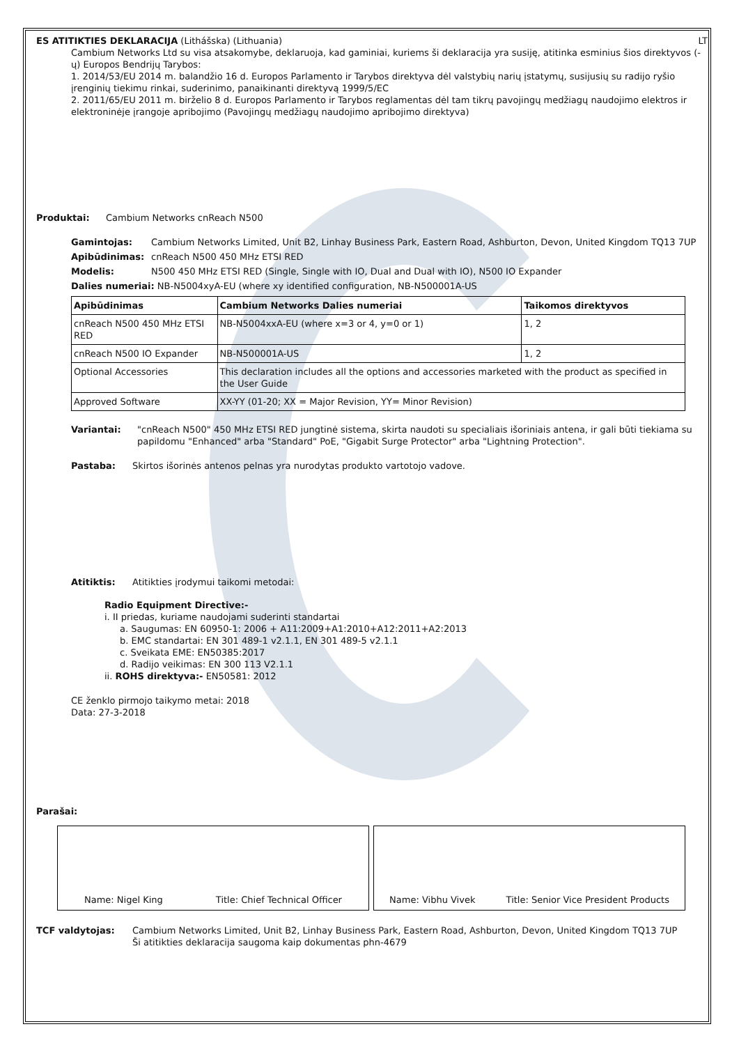ES ATITIKTIES DEKLARACIJA (Lithášska) (Lithuania) LT
Cambium Networks Ltd su visa atsakomybe, deklaruoja, kad gaminiai, kuriems ši deklaracija yra susiję, atitinka esminius šios direktyvos (-ų) Europos Bendrijų Tarybos:
1. 2014/53/EU 2014 m. balandžio 16 d. Europos Parlamento ir Tarybos direktyva dėl valstybių narių įstatymų, susijusių su radijo ryšio įrenginių tiekimu rinkai, suderinimo, panaikinanti direktyvą 1999/5/EC
2. 2011/65/EU 2011 m. birželio 8 d. Europos Parlamento ir Tarybos reglamentas dėl tam tikrų pavojingų medžiagų naudojimo elektros ir elektroninėje įrangoje apribojimo (Pavojingų medžiagų naudojimo apribojimo direktyva)
Produktai: Cambium Networks cnReach N500
Gamintojas: Cambium Networks Limited, Unit B2, Linhay Business Park, Eastern Road, Ashburton, Devon, United Kingdom TQ13 7UP
Apibūdinimas: cnReach N500 450 MHz ETSI RED
Modelis: N500 450 MHz ETSI RED (Single, Single with IO, Dual and Dual with IO), N500 IO Expander
Dalies numeriai: NB-N5004xyA-EU (where xy identified configuration, NB-N500001A-US
| Apibūdinimas | Cambium Networks Dalies numeriai | Taikomos direktyvos |
| --- | --- | --- |
| cnReach N500 450 MHz ETSI RED | NB-N5004xxA-EU (where x=3 or 4, y=0 or 1) | 1, 2 |
| cnReach N500 IO Expander | NB-N500001A-US | 1, 2 |
| Optional Accessories | This declaration includes all the options and accessories marketed with the product as specified in the User Guide | |
| Approved Software | XX-YY (01-20; XX = Major Revision, YY= Minor Revision) | |
Variantai: "cnReach N500" 450 MHz ETSI RED jungtinė sistema, skirta naudoti su specialiais išoriniais antena, ir gali būti tiekiama su papildomu "Enhanced" arba "Standard" PoE, "Gigabit Surge Protector" arba "Lightning Protection".
Pastaba: Skirtos išorinės antenos pelnas yra nurodytas produkto vartotojo vadove.
Atitiktis: Atitikties įrodymui taikomi metodai:
Radio Equipment Directive:-
i. II priedas, kuriame naudojami suderinti standartai
a. Saugumas: EN 60950-1: 2006 + A11:2009+A1:2010+A12:2011+A2:2013
b. EMC standartai: EN 301 489-1 v2.1.1, EN 301 489-5 v2.1.1
c. Sveikata EME: EN50385:2017
d. Radijo veikimas: EN 300 113 V2.1.1
ii. ROHS direktyva:- EN50581: 2012
CE ženklo pirmojo taikymo metai: 2018
Data: 27-3-2018
Parašai:
Name: Nigel King Title: Chief Technical Officer Name: Vibhu Vivek Title: Senior Vice President Products
TCF valdytojas: Cambium Networks Limited, Unit B2, Linhay Business Park, Eastern Road, Ashburton, Devon, United Kingdom TQ13 7UP
Ši atitikties deklaracija saugoma kaip dokumentas phn-4679